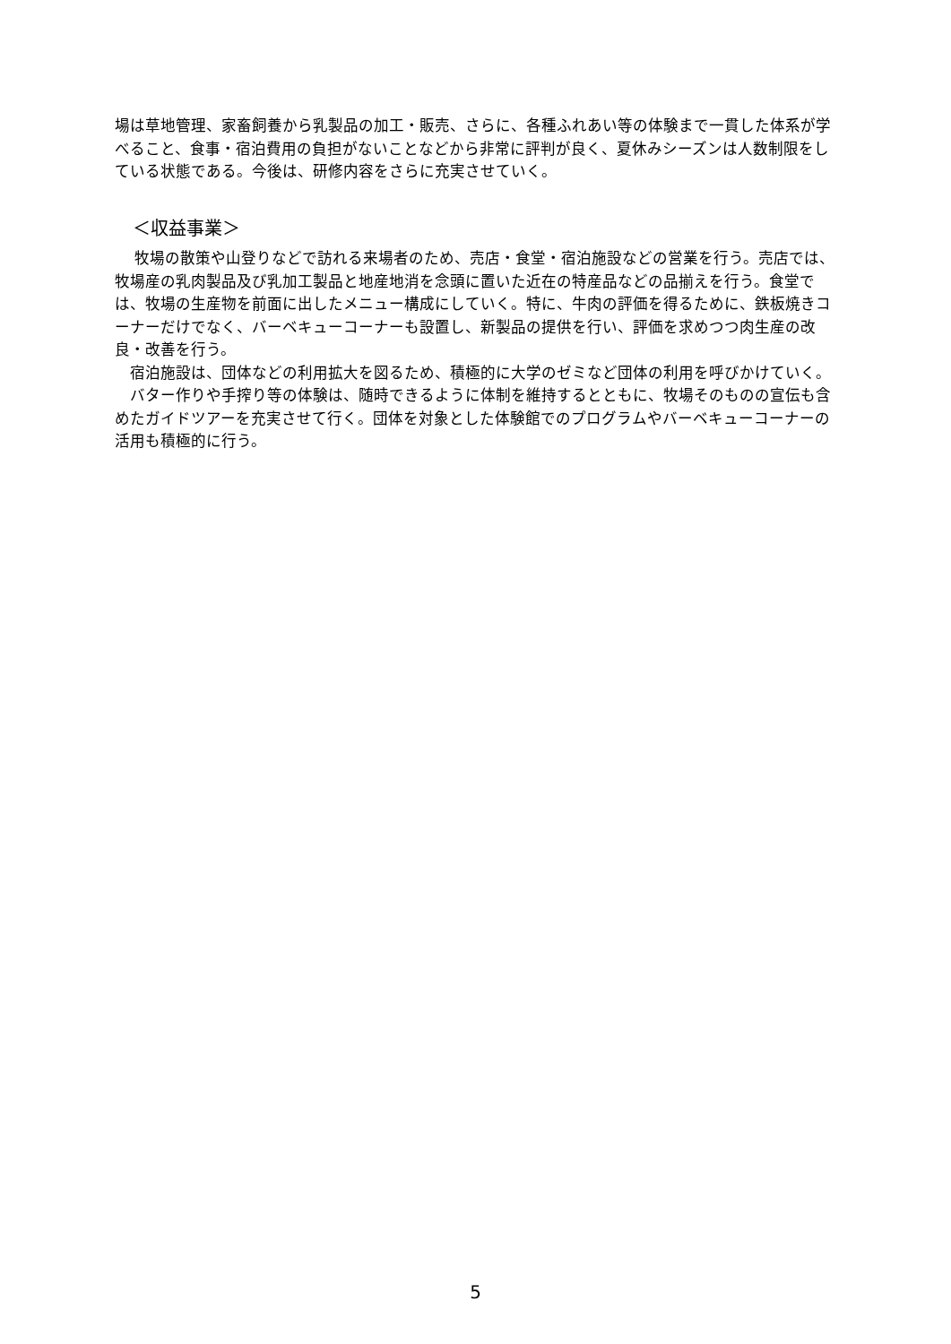場は草地管理、家畜飼養から乳製品の加工・販売、さらに、各種ふれあい等の体験まで一貫した体系が学べること、食事・宿泊費用の負担がないことなどから非常に評判が良く、夏休みシーズンは人数制限をしている状態である。今後は、研修内容をさらに充実させていく。
＜収益事業＞
　 牧場の散策や山登りなどで訪れる来場者のため、売店・食堂・宿泊施設などの営業を行う。売店では、牧場産の乳肉製品及び乳加工製品と地産地消を念頭に置いた近在の特産品などの品揃えを行う。食堂では、牧場の生産物を前面に出したメニュー構成にしていく。特に、牛肉の評価を得るために、鉄板焼きコーナーだけでなく、バーベキューコーナーも設置し、新製品の提供を行い、評価を求めつつ肉生産の改良・改善を行う。
　宿泊施設は、団体などの利用拡大を図るため、積極的に大学のゼミなど団体の利用を呼びかけていく。
　バター作りや手搾り等の体験は、随時できるように体制を維持するとともに、牧場そのものの宣伝も含めたガイドツアーを充実させて行く。団体を対象とした体験館でのプログラムやバーベキューコーナーの活用も積極的に行う。
5